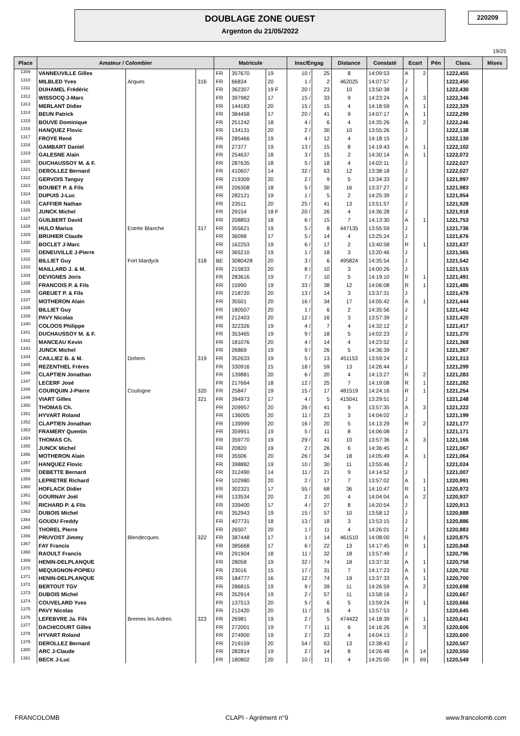DOUBLAGE ZONE OUEST
Argenton du 21/05/2022
220209
19/25
| Place | Amateur / Colombier | | | Matricule | | | Insc/Engag | | Distance | Constaté | Ecart | | Pén | Class. | Mises |
| --- | --- | --- | --- | --- | --- | --- | --- | --- | --- | --- | --- | --- | --- | --- | --- |
| 1309 | VANNEUVILLE Gilles | | | FR | 357670 | 19 | 10 / | 25 | 8 | 14:09:53 | A | 2 | | 1222,455 | |
| 1310 | MILBLED Yves | Arques | 316 | FR | 66834 | 20 | 1 / | 2 | 462025 | 14:07:57 | J | | | 1222,450 | |
| 1311 | DUHAMEL Frédéric | | | FR | 362307 | 19 F | 20 / | 23 | 10 | 13:50:38 | J | | | 1222,430 | |
| 1312 | WISSOCQ J-Marc | | | FR | 397982 | 17 | 15 / | 33 | 9 | 14:23:24 | A | 3 | | 1222,346 | |
| 1313 | MERLANT Didier | | | FR | 144183 | 20 | 15 / | 15 | 4 | 14:18:59 | A | 1 | | 1222,329 | |
| 1314 | BEUN Patrick | | | FR | 384458 | 17 | 20 / | 41 | 9 | 14:07:17 | A | 1 | | 1222,299 | |
| 1315 | BOUVE Dominique | | | FR | 251242 | 18 | 4 / | 6 | 4 | 14:35:26 | A | 2 | | 1222,246 | |
| 1316 | HANQUEZ Flovic | | | FR | 134131 | 20 | 2 / | 30 | 10 | 13:55:26 | J | | | 1222,138 | |
| 1317 | FROYE René | | | FR | 285466 | 19 | 4 / | 12 | 4 | 14:18:15 | J | | | 1222,130 | |
| 1318 | GAMBART Daniel | | | FR | 27377 | 19 | 13 / | 15 | 8 | 14:19:43 | A | 1 | | 1222,102 | |
| 1319 | GALESNE Alain | | | FR | 254637 | 18 | 3 / | 15 | 2 | 14:30:14 | A | 1 | | 1222,072 | |
| 1320 | DUCHAUSSOY M. & F. | | | FR | 287635 | 18 | 5 / | 18 | 4 | 14:02:11 | J | | | 1222,027 | |
| 1321 | DEROLLEZ Bernard | | | FR | 410607 | 14 | 32 / | 63 | 12 | 13:38:18 | J | | | 1222,027 | |
| 1322 | GERVOIS Tanguy | | | FR | 219309 | 20 | 2 / | 9 | 5 | 13:34:33 | J | | | 1221,997 | |
| 1323 | BOUBET P. & Fils | | | FR | 206308 | 18 | 5 / | 30 | 16 | 13:37:27 | J | | | 1221,983 | |
| 1324 | DUPUIS J-Luc | | | FR | 282121 | 19 | 1 / | 5 | 2 | 14:25:39 | J | | | 1221,954 | |
| 1325 | CAFFIER Nathan | | | FR | 23511 | 20 | 25 / | 41 | 13 | 13:51:57 | J | | | 1221,928 | |
| 1326 | JUNCK Michel | | | FR | 29154 | 18 F | 20 / | 26 | 4 | 14:36:28 | J | | | 1221,918 | |
| 1327 | GUILBERT David | | | FR | 208853 | 18 | 6 / | 15 | 7 | 14:13:30 | A | 1 | | 1221,753 | |
| 1328 | HULO Marius | Estrée Blanche | 317 | FR | 355621 | 19 | 5 / | 8 | 447135 | 13:55:59 | J | | | 1221,736 | |
| 1329 | BRUHIER Claude | | | FR | 36098 | 17 | 5 / | 14 | 4 | 13:25:24 | J | | | 1221,676 | |
| 1330 | BOCLET J-Marc | | | FR | 162253 | 19 | 6 / | 17 | 2 | 13:40:58 | R | 1 | | 1221,637 | |
| 1331 | DENEUVILLE J-Pierre | | | FR | 365210 | 19 | 1 / | 18 | 3 | 13:20:46 | J | | | 1221,565 | |
| 1332 | BILLIET Guy | Fort Mardyck | 318 | BE | 3080428 | 20 | 3 / | 6 | 495824 | 14:35:54 | J | | | 1221,542 | |
| 1333 | MAILLARD J. & M. | | | FR | 215833 | 20 | 8 / | 10 | 3 | 14:00:26 | J | | | 1221,515 | |
| 1334 | DEVIGNES Joris | | | FR | 283616 | 19 | 7 / | 10 | 5 | 14:19:10 | R | 1 | | 1221,491 | |
| 1335 | FRANCOIS P. & Fils | | | FR | 15990 | 19 | 33 / | 38 | 12 | 14:06:08 | R | 1 | | 1221,486 | |
| 1336 | GREUET P. & Fils | | | FR | 218720 | 20 | 13 / | 14 | 3 | 13:37:31 | J | | | 1221,478 | |
| 1337 | MOTHERON Alain | | | FR | 35501 | 20 | 16 / | 34 | 17 | 14:05:42 | A | 1 | | 1221,444 | |
| 1338 | BILLIET Guy | | | FR | 180507 | 20 | 1 / | 6 | 2 | 14:35:56 | J | | | 1221,442 | |
| 1339 | PAVY Nicolas | | | FR | 212403 | 20 | 12 / | 16 | 3 | 13:57:39 | J | | | 1221,420 | |
| 1340 | COLOOS Philippe | | | FR | 322326 | 19 | 4 / | 7 | 4 | 14:32:12 | J | | | 1221,417 | |
| 1341 | DUCHAUSSOY M. & F. | | | FR | 353465 | 19 | 9 / | 18 | 5 | 14:02:23 | J | | | 1221,370 | |
| 1342 | MANCEAU Kevin | | | FR | 181076 | 20 | 4 / | 14 | 4 | 14:23:52 | J | | | 1221,368 | |
| 1343 | JUNCK Michel | | | FR | 26869 | 19 | 9 / | 26 | 5 | 14:36:39 | J | | | 1221,367 | |
| 1344 | CAILLIEZ B. & M. | Dohem | 319 | FR | 352633 | 19 | 5 / | 13 | 451153 | 13:59:24 | J | | | 1221,313 | |
| 1345 | REZENTHEL Frères | | | FR | 330916 | 15 | 18 / | 59 | 13 | 14:26:44 | J | | | 1221,299 | |
| 1346 | CLAPTIEN Jonathan | | | FR | 139881 | 20 | 6 / | 20 | 4 | 14:13:27 | R | 2 | | 1221,283 | |
| 1347 | LECERF José | | | FR | 217664 | 18 | 12 / | 25 | 7 | 14:19:08 | R | 1 | | 1221,282 | |
| 1348 | COURQUIN J-Pierre | Coulogne | 320 | FR | 25847 | 19 | 15 / | 17 | 481519 | 14:24:16 | R | 1 | | 1221,254 | |
| 1349 | VIART Gilles | | 321 | FR | 394973 | 17 | 4 / | 5 | 415041 | 13:29:51 | J | | | 1221,248 | |
| 1350 | THOMAS Ch. | | | FR | 209957 | 20 | 26 / | 41 | 9 | 13:57:35 | A | 3 | | 1221,222 | |
| 1351 | HYVART Roland | | | FR | 136005 | 20 | 11 / | 23 | 3 | 14:04:02 | J | | | 1221,199 | |
| 1352 | CLAPTIEN Jonathan | | | FR | 139999 | 20 | 16 / | 20 | 5 | 14:13:29 | R | 2 | | 1221,177 | |
| 1353 | FRAMERY Quentin | | | FR | 359951 | 19 | 5 / | 11 | 8 | 14:06:08 | J | | | 1221,171 | |
| 1354 | THOMAS Ch. | | | FR | 359770 | 19 | 29 / | 41 | 10 | 13:57:36 | A | 3 | | 1221,166 | |
| 1355 | JUNCK Michel | | | FR | 20820 | 19 | 2 / | 26 | 6 | 14:36:45 | J | | | 1221,067 | |
| 1356 | MOTHERON Alain | | | FR | 35506 | 20 | 26 / | 34 | 18 | 14:05:49 | A | 1 | | 1221,064 | |
| 1357 | HANQUEZ Flovic | | | FR | 398882 | 19 | 10 / | 30 | 11 | 13:55:46 | J | | | 1221,024 | |
| 1358 | DEBETTE Bernard | | | FR | 312490 | 14 | 11 / | 21 | 9 | 14:14:52 | J | | | 1221,007 | |
| 1359 | LEPRETRE Richard | | | FR | 102980 | 20 | 2 / | 17 | 7 | 13:57:02 | A | 1 | | 1220,991 | |
| 1360 | HOFLACK Didier | | | FR | 302321 | 17 | 55 / | 68 | 36 | 14:10:47 | R | 1 | | 1220,972 | |
| 1361 | GOURNAY Joël | | | FR | 133534 | 20 | 2 / | 20 | 4 | 14:04:04 | A | 2 | | 1220,937 | |
| 1362 | RICHARD P. & Fils | | | FR | 339400 | 17 | 4 / | 27 | 8 | 14:20:54 | J | | | 1220,913 | |
| 1363 | DUBOIS Michel | | | FR | 352943 | 19 | 15 / | 57 | 10 | 13:58:12 | J | | | 1220,888 | |
| 1364 | GOUDU Freddy | | | FR | 407731 | 18 | 13 / | 18 | 3 | 13:53:15 | J | | | 1220,886 | |
| 1365 | THOREL Pierre | | | FR | 26507 | 20 | 1 / | 11 | 4 | 14:26:01 | J | | | 1220,883 | |
| 1366 | PRUVOST Jimmy | Blendecques | 322 | FR | 387448 | 17 | 1 / | 14 | 461510 | 14:08:00 | R | 1 | | 1220,875 | |
| 1367 | FAY Francis | | | FR | 385668 | 17 | 6 / | 22 | 13 | 14:17:45 | R | 1 | | 1220,848 | |
| 1368 | RAOULT Francis | | | FR | 291904 | 18 | 11 / | 32 | 18 | 13:57:49 | J | | | 1220,796 | |
| 1369 | HENIN-DELPLANQUE | | | FR | 28058 | 19 | 32 / | 74 | 18 | 13:37:32 | A | 1 | | 1220,758 | |
| 1370 | MEQUIGNON-POPIEU | | | FR | 23016 | 15 | 17 / | 31 | 7 | 14:17:23 | A | 1 | | 1220,702 | |
| 1371 | HENIN-DELPLANQUE | | | FR | 184777 | 16 | 12 / | 74 | 19 | 13:37:33 | A | 1 | | 1220,700 | |
| 1372 | BERTOUT TGV | | | FR | 286815 | 19 | 9 / | 39 | 11 | 14:26:59 | A | 2 | | 1220,698 | |
| 1373 | DUBOIS Michel | | | FR | 352914 | 19 | 2 / | 57 | 11 | 13:58:16 | J | | | 1220,667 | |
| 1374 | COUVELARD Yves | | | FR | 137513 | 20 | 5 / | 6 | 5 | 13:59:24 | R | 1 | | 1220,666 | |
| 1375 | PAVY Nicolas | | | FR | 212420 | 20 | 11 / | 16 | 4 | 13:57:53 | J | | | 1220,645 | |
| 1376 | LEFEBVRE Ja. Fils | Bremes les Ardres | 323 | FR | 26981 | 19 | 2 / | 5 | 474422 | 14:18:39 | R | 1 | | 1220,641 | |
| 1377 | DACHICOURT Gilles | | | FR | 272001 | 19 | 7 / | 11 | 6 | 14:16:26 | A | 3 | | 1220,606 | |
| 1378 | HYVART Roland | | | FR | 274900 | 19 | 2 / | 23 | 4 | 14:04:13 | J | | | 1220,600 | |
| 1379 | DEROLLEZ Bernard | | | FR | 219159 | 20 | 54 / | 63 | 13 | 13:38:43 | J | | | 1220,567 | |
| 1380 | ARC J-Claude | | | FR | 282814 | 19 | 2 / | 14 | 8 | 14:26:48 | A | 14 | | 1220,550 | |
| 1381 | BECK J-Luc | | | FR | 180802 | 20 | 10 / | 11 | 4 | 14:25:00 | R | 69 | | 1220,549 | |
FRANCOLOMB CLAPI - Agrément n°9 www.francolomb.com